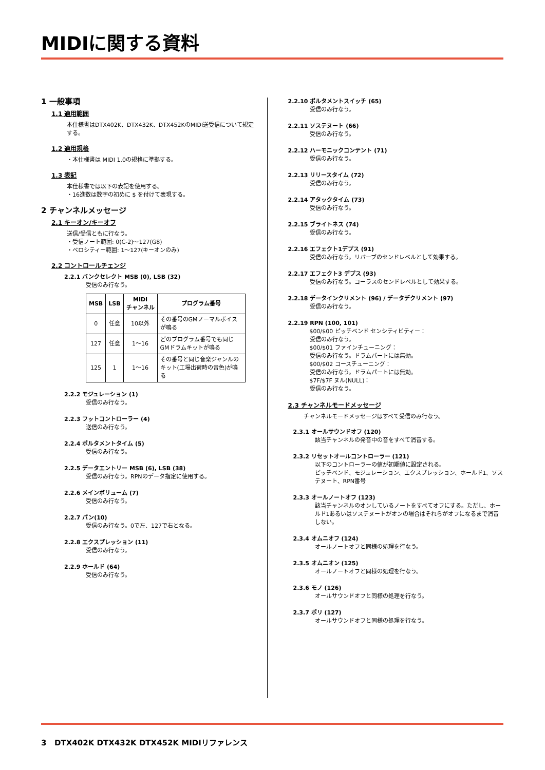MIDIに関する資料
1 一般事項
1.1 適用範囲
本仕様書はDTX402K、DTX432K、DTX452KのMIDI送受信について規定する。
1.2 適用規格
・本仕様書は MIDI 1.0の規格に準拠する。
1.3 表記
本仕様書では以下の表記を使用する。
・16進数は数字の初めに $ を付けて表現する。
2 チャンネルメッセージ
2.1 キーオン/キーオフ
送信/受信ともに行なう。
・受信ノート範囲: 0(C-2)～127(G8)
・ベロシティー範囲: 1～127(キーオンのみ)
2.2 コントロールチェンジ
2.2.1 バンクセレクト MSB (0), LSB (32)
受信のみ行なう。
| MSB | LSB | MIDI チャンネル | プログラム番号 |
| --- | --- | --- | --- |
| 0 | 任意 | 10以外 | その番号のGMノーマルボイスが鳴る |
| 127 | 任意 | 1～16 | どのプログラム番号でも同じGMドラムキットが鳴る |
| 125 | 1 | 1～16 | その番号と同じ音楽ジャンルのキット(工場出荷時の音色)が鳴る |
2.2.2 モジュレーション (1)
受信のみ行なう。
2.2.3 フットコントローラー (4)
送信のみ行なう。
2.2.4 ポルタメントタイム (5)
受信のみ行なう。
2.2.5 データエントリー MSB (6), LSB (38)
受信のみ行なう。RPNのデータ指定に使用する。
2.2.6 メインボリューム (7)
受信のみ行なう。
2.2.7 パン(10)
受信のみ行なう。0で左、127で右となる。
2.2.8 エクスプレッション (11)
受信のみ行なう。
2.2.9 ホールド (64)
受信のみ行なう。
2.2.10 ポルタメントスイッチ (65)
受信のみ行なう。
2.2.11 ソステヌート (66)
受信のみ行なう。
2.2.12 ハーモニックコンテント (71)
受信のみ行なう。
2.2.13 リリースタイム (72)
受信のみ行なう。
2.2.14 アタックタイム (73)
受信のみ行なう。
2.2.15 ブライトネス (74)
受信のみ行なう。
2.2.16 エフェクト1デプス (91)
受信のみ行なう。リバーブのセンドレベルとして効果する。
2.2.17 エフェクト3 デプス (93)
受信のみ行なう。コーラスのセンドレベルとして効果する。
2.2.18 データインクリメント (96) / データデクリメント (97)
受信のみ行なう。
2.2.19 RPN (100, 101)
$00/$00 ピッチベンド センシティビティー：
受信のみ行なう。
$00/$01 ファインチューニング：
受信のみ行なう。ドラムパートには無効。
$00/$02 コースチューニング：
受信のみ行なう。ドラムパートには無効。
$7F/$7F ヌル(NULL)：
受信のみ行なう。
2.3 チャンネルモードメッセージ
チャンネルモードメッセージはすべて受信のみ行なう。
2.3.1 オールサウンドオフ (120)
該当チャンネルの発音中の音をすべて消音する。
2.3.2 リセットオールコントローラー (121)
以下のコントローラーの値が初期値に設定される。
ピッチベンド、モジュレーション、エクスプレッション、ホールド1、ソステヌート、RPN番号
2.3.3 オールノートオフ (123)
該当チャンネルのオンしているノートをすべてオフにする。ただし、ホールド1あるいはソステヌートがオンの場合はそれらがオフになるまで消音しない。
2.3.4 オムニオフ (124)
オールノートオフと同様の処理を行なう。
2.3.5 オムニオン (125)
オールノートオフと同様の処理を行なう。
2.3.6 モノ (126)
オールサウンドオフと同様の処理を行なう。
2.3.7 ポリ (127)
オールサウンドオフと同様の処理を行なう。
3 DTX402K DTX432K DTX452K MIDIリファレンス